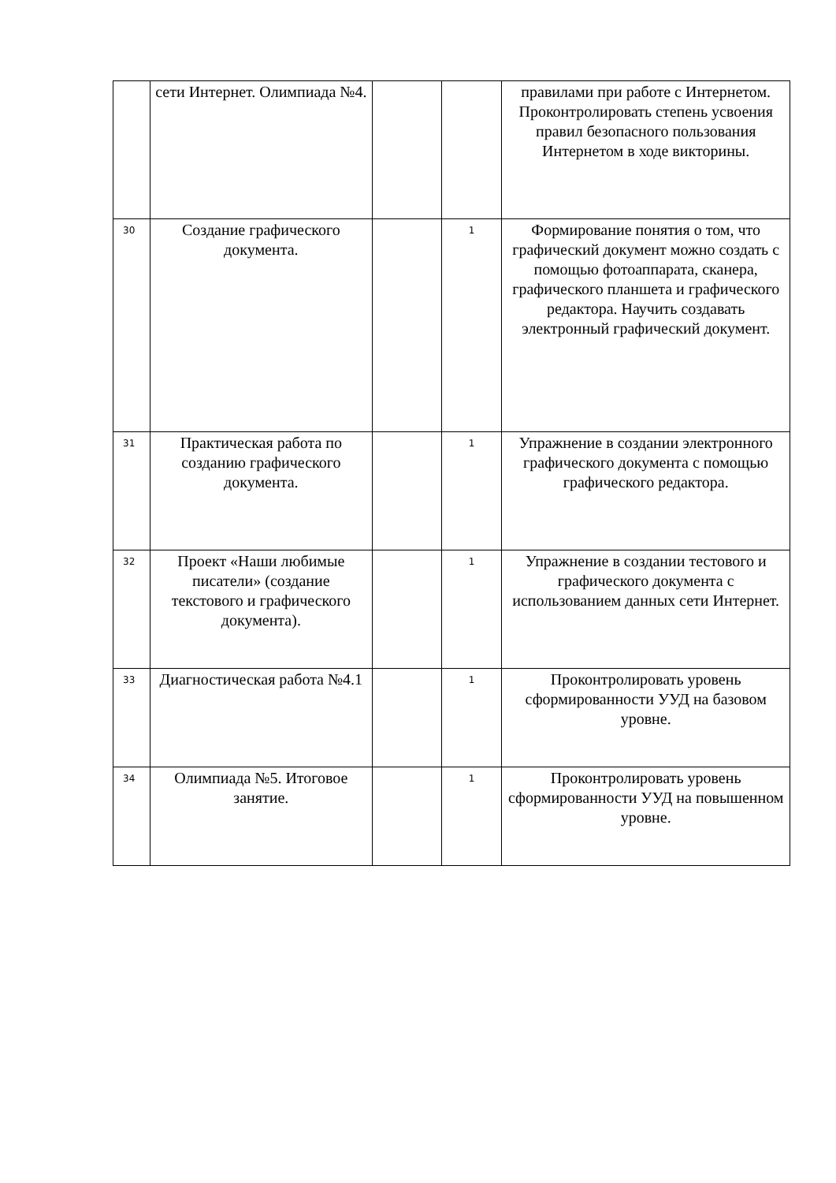| | сети Интернет. Олимпиада №4. | | | правилами при работе с Интернетом. Проконтролировать степень усвоения правил безопасного пользования Интернетом в ходе викторины. |
| 30 | Создание графического документа. | | 1 | Формирование понятия о том, что графический документ можно создать с помощью фотоаппарата, сканера, графического планшета и графического редактора. Научить создавать электронный графический документ. |
| 31 | Практическая работа по созданию графического документа. | | 1 | Упражнение в создании электронного графического документа с помощью графического редактора. |
| 32 | Проект «Наши любимые писатели» (создание текстового и графического документа). | | 1 | Упражнение в создании тестового и графического документа с использованием данных сети Интернет. |
| 33 | Диагностическая работа №4.1 | | 1 | Проконтролировать уровень сформированности УУД на базовом уровне. |
| 34 | Олимпиада №5. Итоговое занятие. | | 1 | Проконтролировать уровень сформированности УУД на повышенном уровне. |